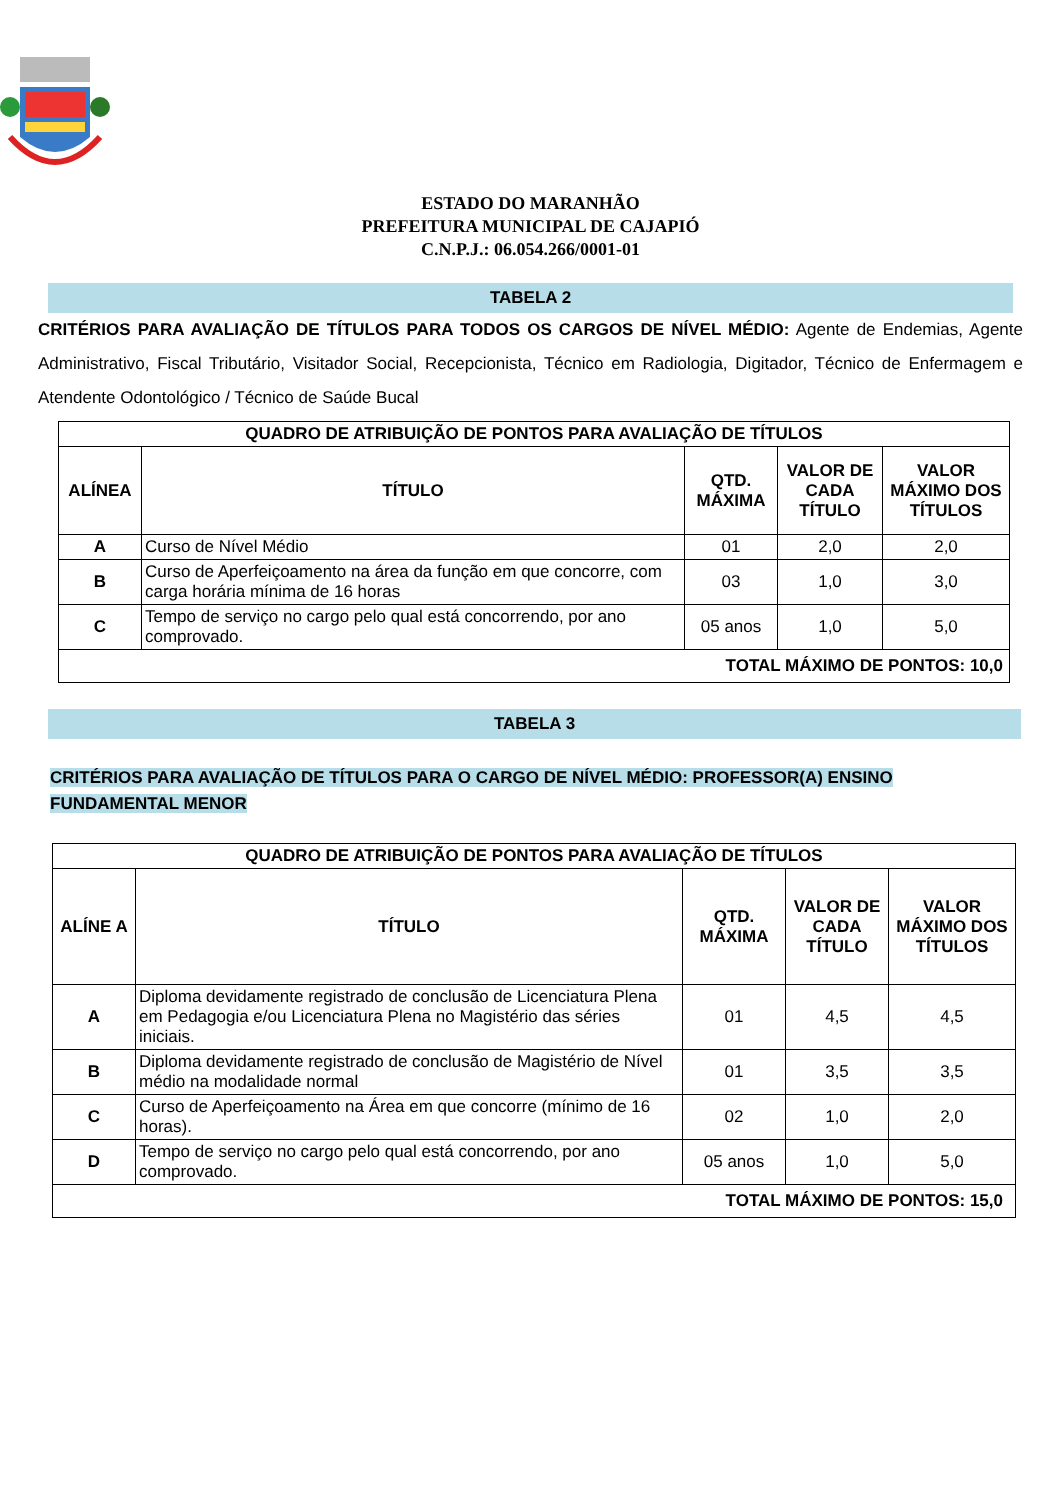ESTADO DO MARANHÃO
PREFEITURA MUNICIPAL DE CAJAPIÓ
C.N.P.J.: 06.054.266/0001-01
TABELA 2
CRITÉRIOS PARA AVALIAÇÃO DE TÍTULOS PARA TODOS OS CARGOS DE NÍVEL MÉDIO: Agente de Endemias, Agente Administrativo, Fiscal Tributário, Visitador Social, Recepcionista, Técnico em Radiologia, Digitador, Técnico de Enfermagem e Atendente Odontológico / Técnico de Saúde Bucal
| QUADRO DE ATRIBUIÇÃO DE PONTOS PARA AVALIAÇÃO DE TÍTULOS | | | | |
| --- | --- | --- | --- | --- |
| ALÍNEA | TÍTULO | QTD. MÁXIMA | VALOR DE CADA TÍTULO | VALOR MÁXIMO DOS TÍTULOS |
| A | Curso de Nível Médio | 01 | 2,0 | 2,0 |
| B | Curso de Aperfeiçoamento na área da função em que concorre, com carga horária mínima de 16 horas | 03 | 1,0 | 3,0 |
| C | Tempo de serviço no cargo pelo qual está concorrendo, por ano comprovado. | 05 anos | 1,0 | 5,0 |
| TOTAL MÁXIMO DE PONTOS: 10,0 | | | | |
TABELA 3
CRITÉRIOS PARA AVALIAÇÃO DE TÍTULOS PARA O CARGO DE NÍVEL MÉDIO: PROFESSOR(A) ENSINO FUNDAMENTAL MENOR
| QUADRO DE ATRIBUIÇÃO DE PONTOS PARA AVALIAÇÃO DE TÍTULOS | | | | |
| --- | --- | --- | --- | --- |
| ALÍNE A | TÍTULO | QTD. MÁXIMA | VALOR DE CADA TÍTULO | VALOR MÁXIMO DOS TÍTULOS |
| A | Diploma devidamente registrado de conclusão de Licenciatura Plena em Pedagogia e/ou Licenciatura Plena no Magistério das séries iniciais. | 01 | 4,5 | 4,5 |
| B | Diploma devidamente registrado de conclusão de Magistério de Nível médio na modalidade normal | 01 | 3,5 | 3,5 |
| C | Curso de Aperfeiçoamento na Área em que concorre (mínimo de 16 horas). | 02 | 1,0 | 2,0 |
| D | Tempo de serviço no cargo pelo qual está concorrendo, por ano comprovado. | 05 anos | 1,0 | 5,0 |
| TOTAL MÁXIMO DE PONTOS: 15,0 | | | | |